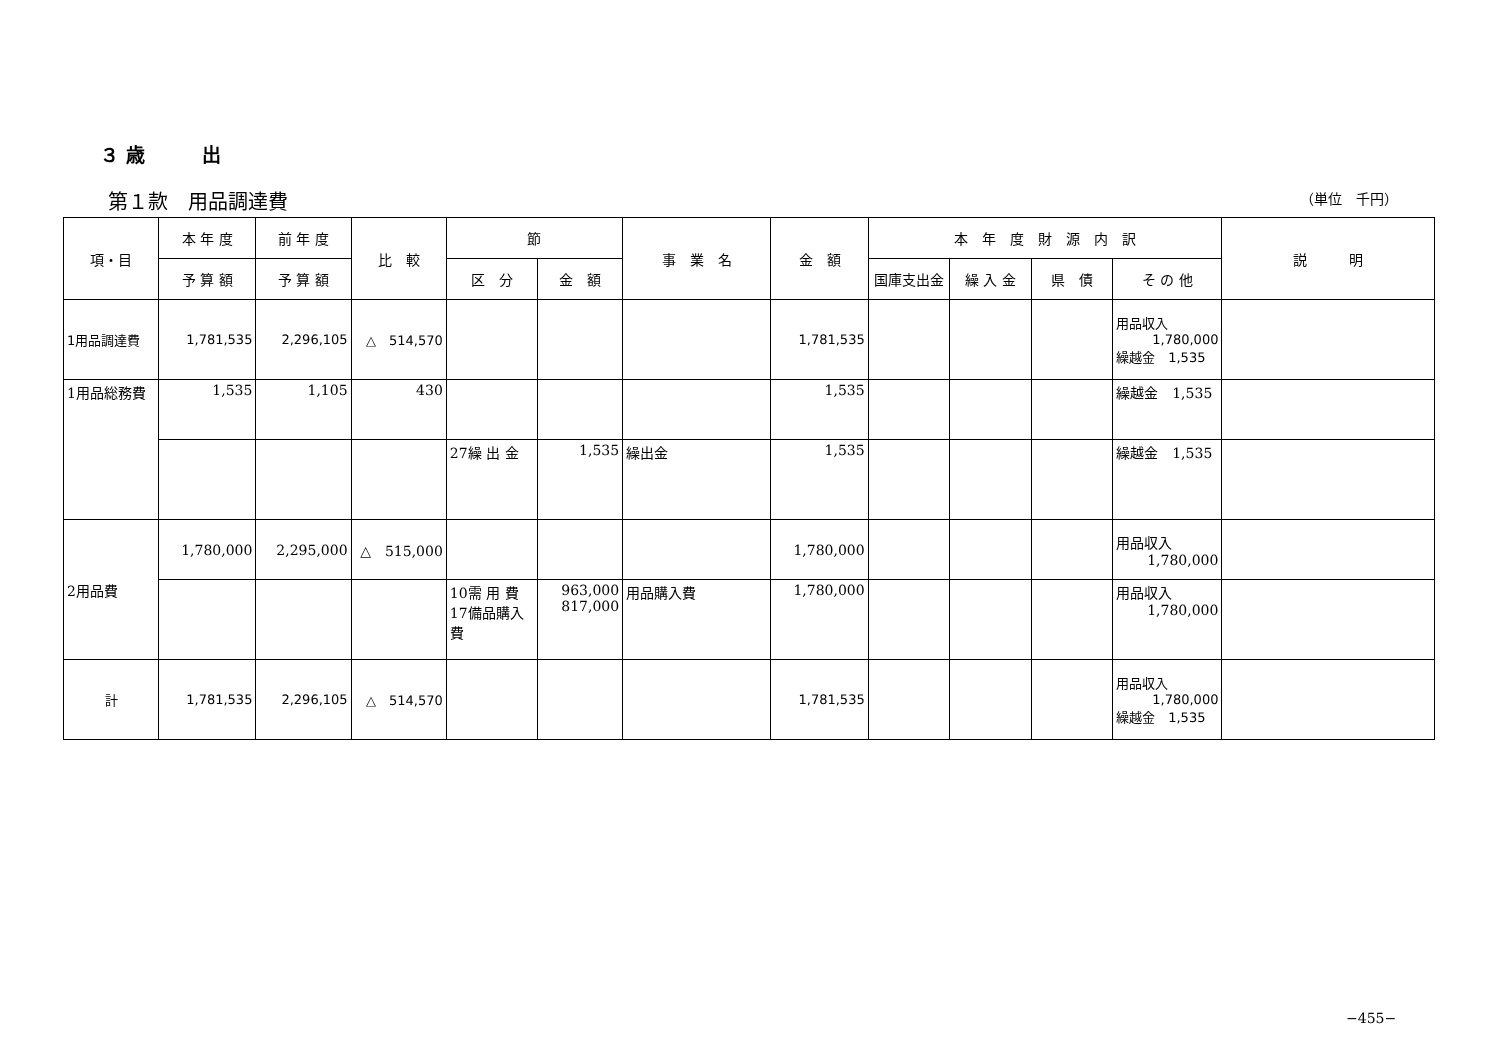３ 歳　　　出
第１款　用品調達費 （単位　千円）
| 項・目 | 本 年 度 | 前 年 度 | 比 較 | 節 | | 事 業 名 | 金 額 | 本 年 度 財 源 内 訳 | | | | 説 明 |
| --- | --- | --- | --- | --- | --- | --- | --- | --- | --- | --- | --- | --- |
| | 予 算 額 | 予 算 額 | | 区 分 | 金 額 | | | 国庫支出金 | 繰 入 金 | 県 債 | そ の 他 | |
| 1用品調達費 | 1,781,535 | 2,296,105 | △ 514,570 | | | | 1,781,535 | | | | 用品収入 1,780,000 繰越金 1,535 | |
| 1用品総務費 | 1,535 | 1,105 | 430 | | | | 1,535 | | | | 繰越金 1,535 | |
| | | | | 27繰 出 金 | 1,535 | 繰出金 | 1,535 | | | | 繰越金 1,535 | |
| 2用品費 | 1,780,000 | 2,295,000 | △ 515,000 | | | | 1,780,000 | | | | 用品収入 1,780,000 | |
| | | | | 10需 用 費 17備品購入費 | 963,000 817,000 | 用品購入費 | 1,780,000 | | | | 用品収入 1,780,000 | |
| 計 | 1,781,535 | 2,296,105 | △ 514,570 | | | | 1,781,535 | | | | 用品収入 1,780,000 繰越金 1,535 | |
−455−